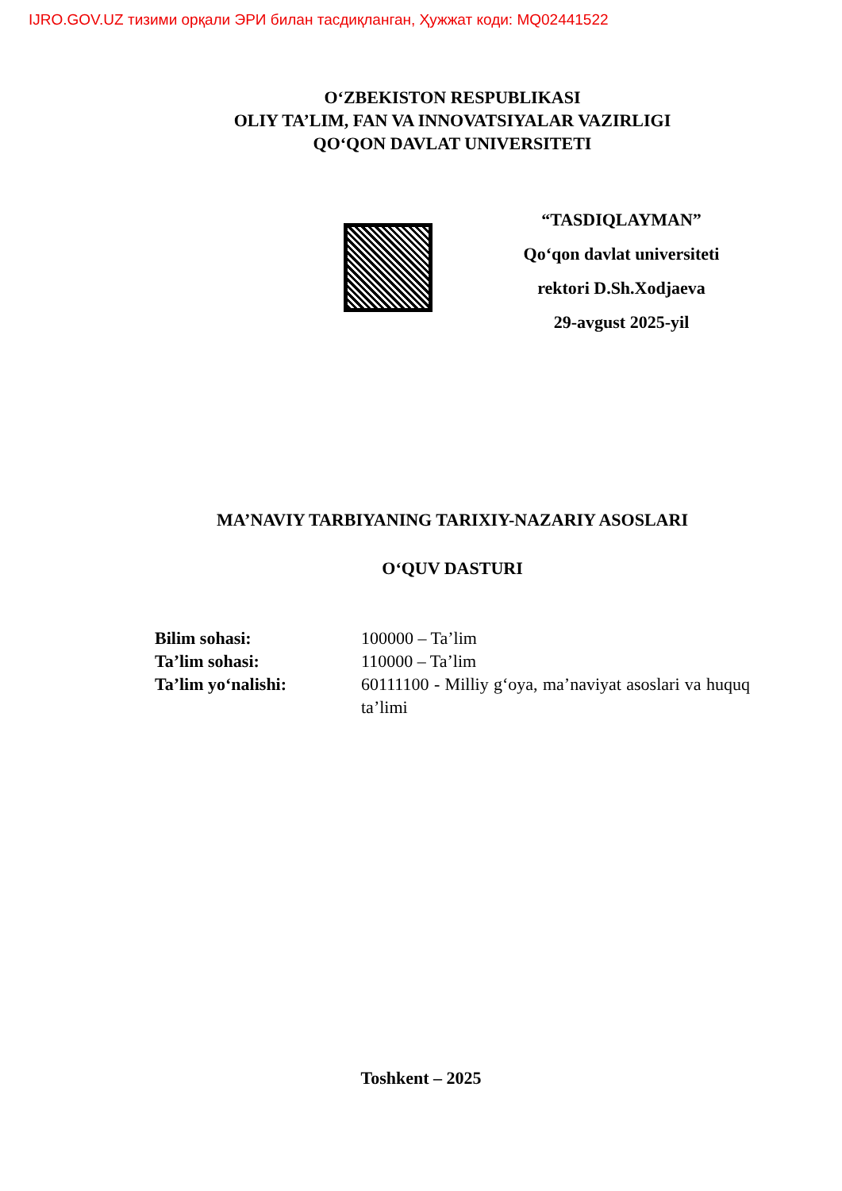IJRO.GOV.UZ тизими орқали ЭРИ билан тасдиқланган, Ҳужжат коди: MQ02441522
O‘ZBEKISTON RESPUBLIKASI
OLIY TA’LIM, FAN VA INNOVATSIYALAR VAZIRLIGI
QO‘QON DAVLAT UNIVERSITETI
“TASDIQLAYMAN”
Qo‘qon davlat universiteti
rektori D.Sh.Xodjaeva
29-avgust 2025-yil
MA’NAVIY TARBIYANING TARIXIY-NAZARIY ASOSLARI
O‘QUV DASTURI
| Bilim sohasi: | 100000 – Ta’lim |
| Ta’lim sohasi: | 110000 – Ta’lim |
| Ta’lim yo‘nalishi: | 60111100 - Milliy g‘oya, ma’naviyat asoslari va huquq ta’limi |
Toshkent – 2025